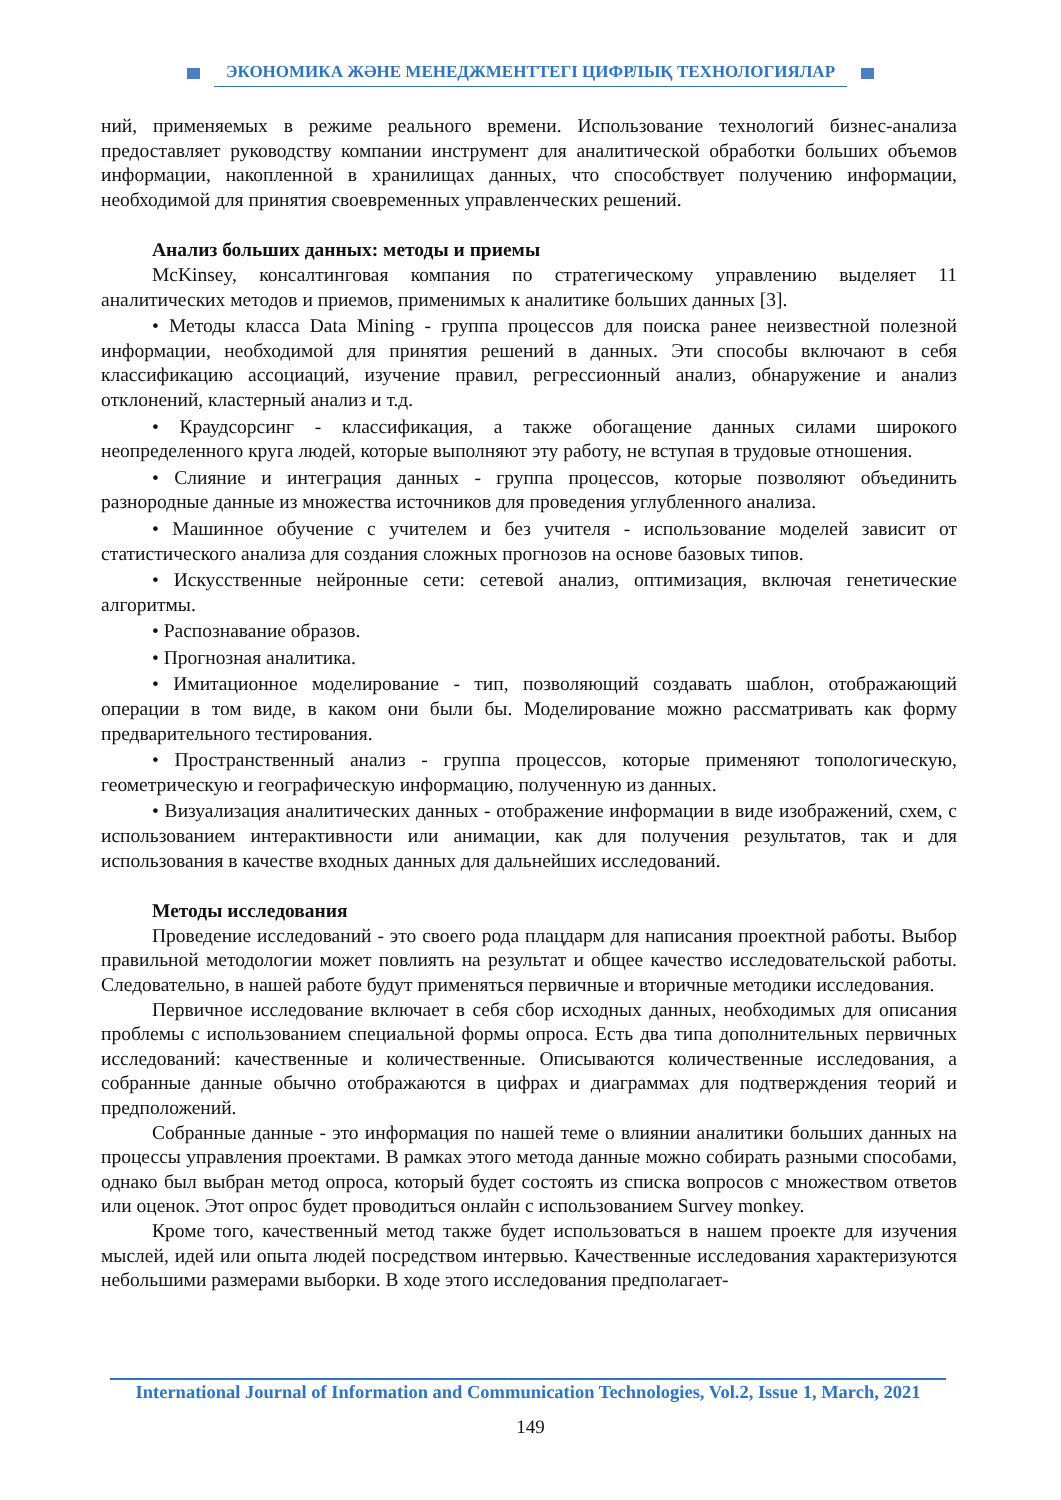ЭКОНОМИКА ЖӘНЕ МЕНЕДЖМЕНТТЕГІ ЦИФРЛЫҚ ТЕХНОЛОГИЯЛАР
ний, применяемых в режиме реального времени. Использование технологий бизнес-анализа предоставляет руководству компании инструмент для аналитической обработки больших объемов информации, накопленной в хранилищах данных, что способствует получению информации, необходимой для принятия своевременных управленческих решений.
Анализ больших данных: методы и приемы
McKinsey, консалтинговая компания по стратегическому управлению выделяет 11 аналитических методов и приемов, применимых к аналитике больших данных [3].
• Методы класса Data Mining - группа процессов для поиска ранее неизвестной полезной информации, необходимой для принятия решений в данных. Эти способы включают в себя классификацию ассоциаций, изучение правил, регрессионный анализ, обнаружение и анализ отклонений, кластерный анализ и т.д.
• Краудсорсинг - классификация, а также обогащение данных силами широкого неопределенного круга людей, которые выполняют эту работу, не вступая в трудовые отношения.
• Слияние и интеграция данных - группа процессов, которые позволяют объединить разнородные данные из множества источников для проведения углубленного анализа.
• Машинное обучение с учителем и без учителя - использование моделей зависит от статистического анализа для создания сложных прогнозов на основе базовых типов.
• Искусственные нейронные сети: сетевой анализ, оптимизация, включая генетические алгоритмы.
• Распознавание образов.
• Прогнозная аналитика.
• Имитационное моделирование - тип, позволяющий создавать шаблон, отображающий операции в том виде, в каком они были бы. Моделирование можно рассматривать как форму предварительного тестирования.
• Пространственный анализ - группа процессов, которые применяют топологическую, геометрическую и географическую информацию, полученную из данных.
• Визуализация аналитических данных - отображение информации в виде изображений, схем, с использованием интерактивности или анимации, как для получения результатов, так и для использования в качестве входных данных для дальнейших исследований.
Методы исследования
Проведение исследований - это своего рода плацдарм для написания проектной работы. Выбор правильной методологии может повлиять на результат и общее качество исследовательской работы. Следовательно, в нашей работе будут применяться первичные и вторичные методики исследования.
Первичное исследование включает в себя сбор исходных данных, необходимых для описания проблемы с использованием специальной формы опроса. Есть два типа дополнительных первичных исследований: качественные и количественные. Описываются количественные исследования, а собранные данные обычно отображаются в цифрах и диаграммах для подтверждения теорий и предположений.
Собранные данные - это информация по нашей теме о влиянии аналитики больших данных на процессы управления проектами. В рамках этого метода данные можно собирать разными способами, однако был выбран метод опроса, который будет состоять из списка вопросов с множеством ответов или оценок. Этот опрос будет проводиться онлайн с использованием Survey monkey.
Кроме того, качественный метод также будет использоваться в нашем проекте для изучения мыслей, идей или опыта людей посредством интервью. Качественные исследования характеризуются небольшими размерами выборки. В ходе этого исследования предполагает-
International Journal of Information and Communication Technologies, Vol.2, Issue 1, March, 2021
149